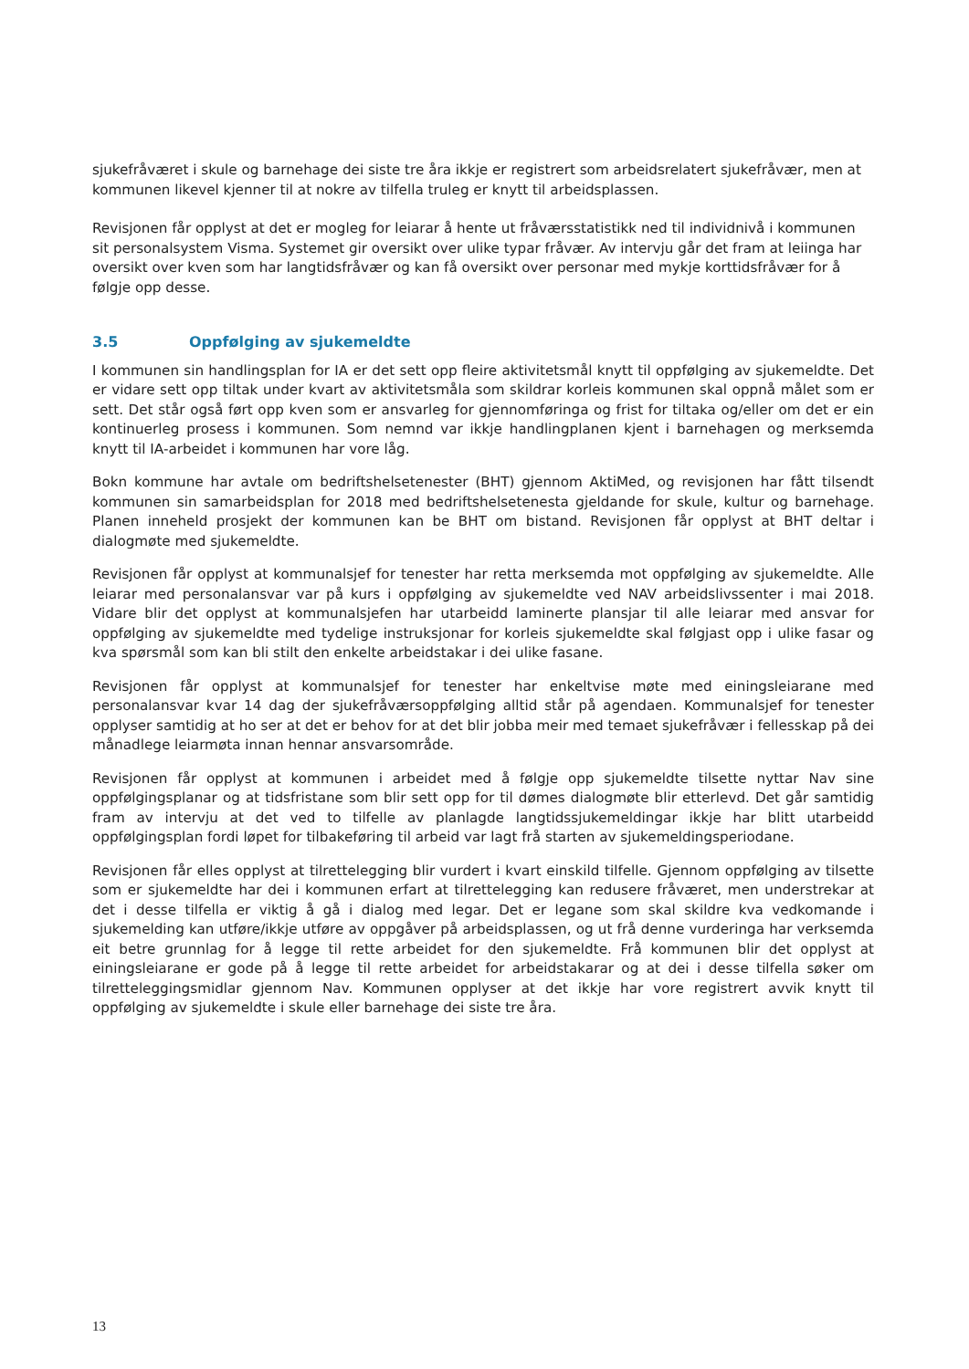sjukefråværet i skule og barnehage dei siste tre åra ikkje er registrert som arbeidsrelatert sjukefråvær, men at kommunen likevel kjenner til at nokre av tilfella truleg er knytt til arbeidsplassen.
Revisjonen får opplyst at det er mogleg for leiarar å hente ut fråværsstatistikk ned til individnivå i kommunen sit personalsystem Visma. Systemet gir oversikt over ulike typar fråvær. Av intervju går det fram at leiinga har oversikt over kven som har langtidsfråvær og kan få oversikt over personar med mykje korttidsfråvær for å følgje opp desse.
3.5 Oppfølging av sjukemeldte
I kommunen sin handlingsplan for IA er det sett opp fleire aktivitetsmål knytt til oppfølging av sjukemeldte. Det er vidare sett opp tiltak under kvart av aktivitetsmåla som skildrar korleis kommunen skal oppnå målet som er sett. Det står også ført opp kven som er ansvarleg for gjennomføringa og frist for tiltaka og/eller om det er ein kontinuerleg prosess i kommunen. Som nemnd var ikkje handlingplanen kjent i barnehagen og merksemda knytt til IA-arbeidet i kommunen har vore låg.
Bokn kommune har avtale om bedriftshelsetenester (BHT) gjennom AktiMed, og revisjonen har fått tilsendt kommunen sin samarbeidsplan for 2018 med bedriftshelsetenesta gjeldande for skule, kultur og barnehage. Planen inneheld prosjekt der kommunen kan be BHT om bistand. Revisjonen får opplyst at BHT deltar i dialogmøte med sjukemeldte.
Revisjonen får opplyst at kommunalsjef for tenester har retta merksemda mot oppfølging av sjukemeldte. Alle leiarar med personalansvar var på kurs i oppfølging av sjukemeldte ved NAV arbeidslivssenter i mai 2018. Vidare blir det opplyst at kommunalsjefen har utarbeidd laminerte plansjar til alle leiarar med ansvar for oppfølging av sjukemeldte med tydelige instruksjonar for korleis sjukemeldte skal følgjast opp i ulike fasar og kva spørsmål som kan bli stilt den enkelte arbeidstakar i dei ulike fasane.
Revisjonen får opplyst at kommunalsjef for tenester har enkeltvise møte med einingsleiarane med personalansvar kvar 14 dag der sjukefråværsoppfølging alltid står på agendaen. Kommunalsjef for tenester opplyser samtidig at ho ser at det er behov for at det blir jobba meir med temaet sjukefråvær i fellesskap på dei månadlege leiarmøta innan hennar ansvarsområde.
Revisjonen får opplyst at kommunen i arbeidet med å følgje opp sjukemeldte tilsette nyttar Nav sine oppfølgingsplanar og at tidsfristane som blir sett opp for til dømes dialogmøte blir etterlevd. Det går samtidig fram av intervju at det ved to tilfelle av planlagde langtidssjukemeldingar ikkje har blitt utarbeidd oppfølgingsplan fordi løpet for tilbakeføring til arbeid var lagt frå starten av sjukemeldingsperiodane.
Revisjonen får elles opplyst at tilrettelegging blir vurdert i kvart einskild tilfelle. Gjennom oppfølging av tilsette som er sjukemeldte har dei i kommunen erfart at tilrettelegging kan redusere fråværet, men understrekar at det i desse tilfella er viktig å gå i dialog med legar. Det er legane som skal skildre kva vedkomande i sjukemelding kan utføre/ikkje utføre av oppgåver på arbeidsplassen, og ut frå denne vurderinga har verksemda eit betre grunnlag for å legge til rette arbeidet for den sjukemeldte. Frå kommunen blir det opplyst at einingsleiarane er gode på å legge til rette arbeidet for arbeidstakarar og at dei i desse tilfella søker om tilretteleggingsmidlar gjennom Nav. Kommunen opplyser at det ikkje har vore registrert avvik knytt til oppfølging av sjukemeldte i skule eller barnehage dei siste tre åra.
13